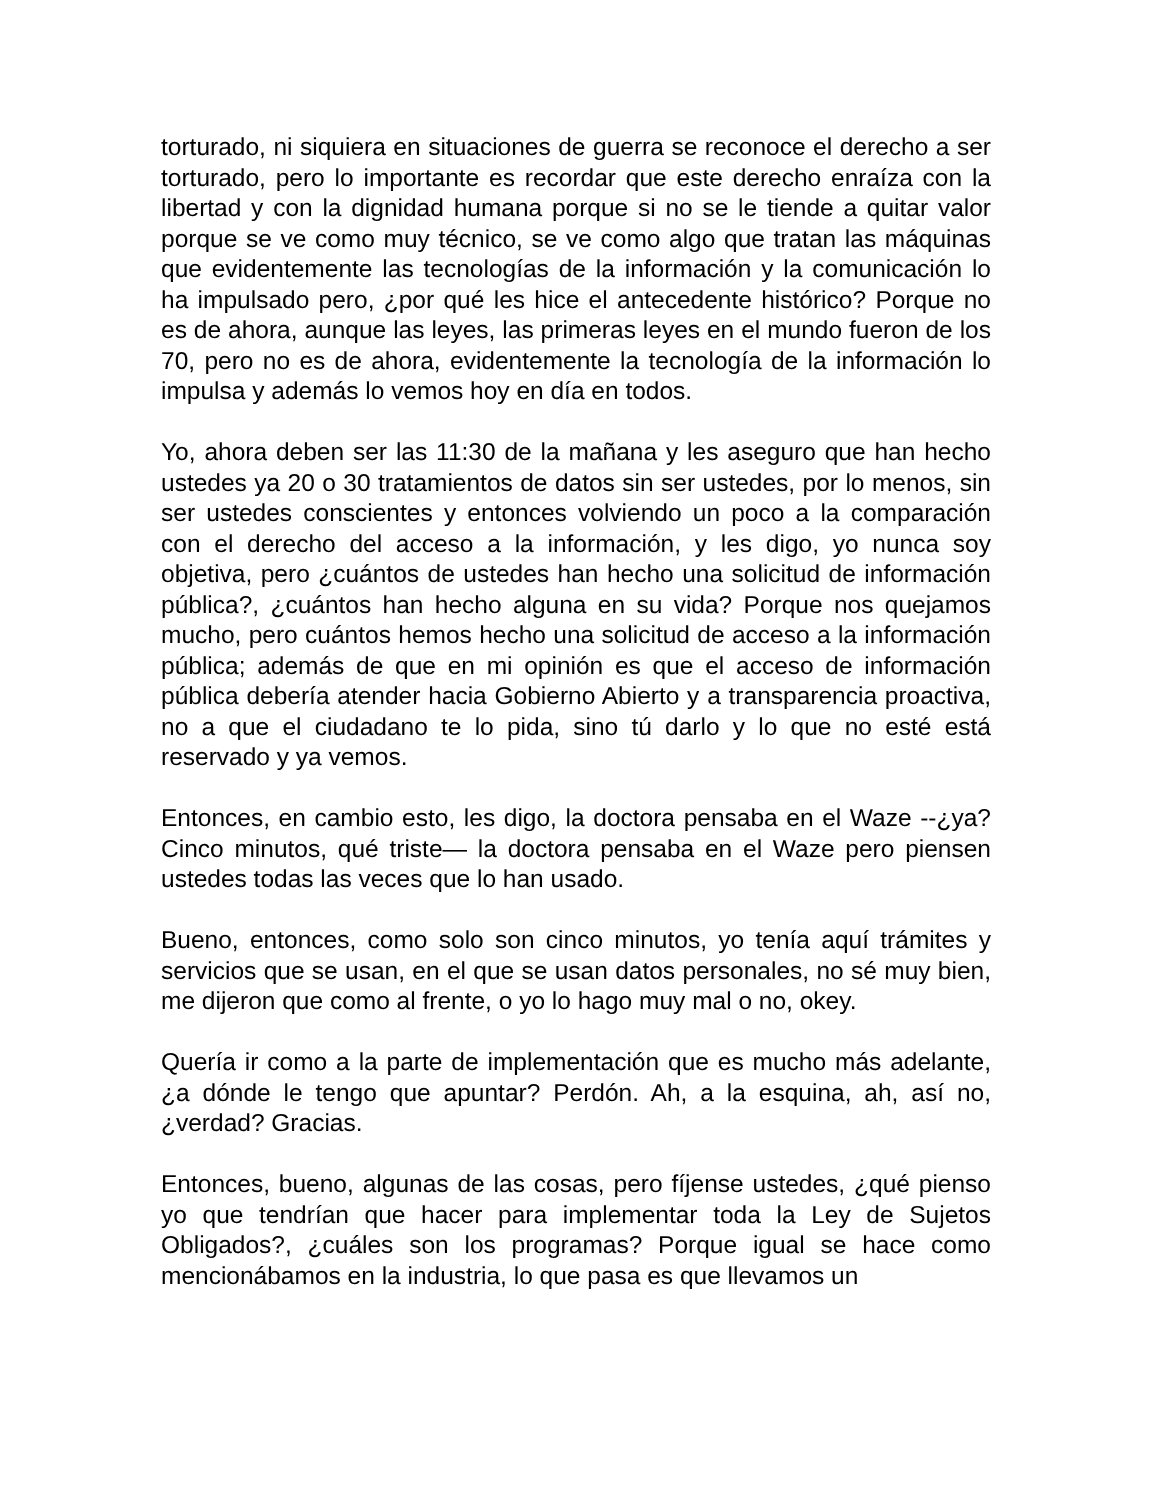torturado, ni siquiera en situaciones de guerra se reconoce el derecho a ser torturado, pero lo importante es recordar que este derecho enraíza con la libertad y con la dignidad humana porque si no se le tiende a quitar valor porque se ve como muy técnico, se ve como algo que tratan las máquinas que evidentemente las tecnologías de la información y la comunicación lo ha impulsado pero, ¿por qué les hice el antecedente histórico? Porque no es de ahora, aunque las leyes, las primeras leyes en el mundo fueron de los 70, pero no es de ahora, evidentemente la tecnología de la información lo impulsa y además lo vemos hoy en día en todos.
Yo, ahora deben ser las 11:30 de la mañana y les aseguro que han hecho ustedes ya 20 o 30 tratamientos de datos sin ser ustedes, por lo menos, sin ser ustedes conscientes y entonces volviendo un poco a la comparación con el derecho del acceso a la información, y les digo, yo nunca soy objetiva, pero ¿cuántos de ustedes han hecho una solicitud de información pública?, ¿cuántos han hecho alguna en su vida? Porque nos quejamos mucho, pero cuántos hemos hecho una solicitud de acceso a la información pública; además de que en mi opinión es que el acceso de información pública debería atender hacia Gobierno Abierto y a transparencia proactiva, no a que el ciudadano te lo pida, sino tú darlo y lo que no esté está reservado y ya vemos.
Entonces, en cambio esto, les digo, la doctora pensaba en el Waze --¿ya? Cinco minutos, qué triste— la doctora pensaba en el Waze pero piensen ustedes todas las veces que lo han usado.
Bueno, entonces, como solo son cinco minutos, yo tenía aquí trámites y servicios que se usan, en el que se usan datos personales, no sé muy bien, me dijeron que como al frente, o yo lo hago muy mal o no, okey.
Quería ir como a la parte de implementación que es mucho más adelante, ¿a dónde le tengo que apuntar? Perdón. Ah, a la esquina, ah, así no, ¿verdad? Gracias.
Entonces, bueno, algunas de las cosas, pero fíjense ustedes, ¿qué pienso yo que tendrían que hacer para implementar toda la Ley de Sujetos Obligados?, ¿cuáles son los programas? Porque igual se hace como mencionábamos en la industria, lo que pasa es que llevamos un